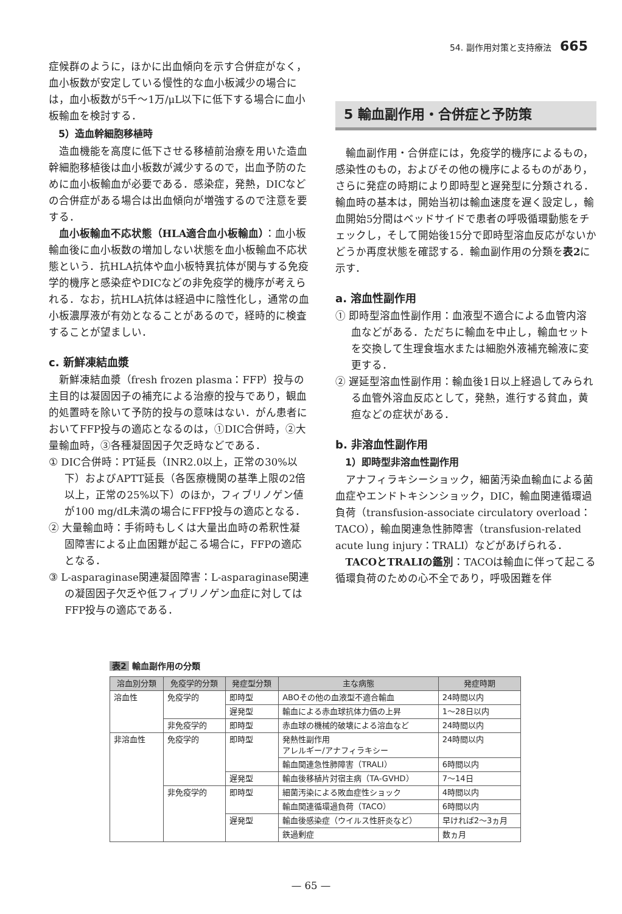54. 副作用対策と支持療法 665
症候群のように，ほかに出血傾向を示す合併症がなく，血小板数が安定している慢性的な血小板減少の場合には，血小板数が5千～1万/μL以下に低下する場合に血小板輸血を検討する．
5）造血幹細胞移植時
造血機能を高度に低下させる移植前治療を用いた造血幹細胞移植後は血小板数が減少するので，出血予防のために血小板輸血が必要である．感染症，発熱，DICなどの合併症がある場合は出血傾向が増強するので注意を要する．
血小板輸血不応状態（HLA適合血小板輸血）：血小板輸血後に血小板数の増加しない状態を血小板輸血不応状態という．抗HLA抗体や血小板特異抗体が関与する免疫学的機序と感染症やDICなどの非免疫学的機序が考えられる．なお，抗HLA抗体は経過中に陰性化し，通常の血小板濃厚液が有効となることがあるので，経時的に検査することが望ましい．
c. 新鮮凍結血漿
新鮮凍結血漿（fresh frozen plasma：FFP）投与の主目的は凝固因子の補充による治療的投与であり，観血的処置時を除いて予防的投与の意味はない．がん患者においてFFP投与の適応となるのは，①DIC合併時，②大量輸血時，③各種凝固因子欠乏時などである．
① DIC合併時：PT延長（INR2.0以上，正常の30%以下）およびAPTT延長（各医療機関の基準上限の2倍以上，正常の25%以下）のほか，フィブリノゲン値が100 mg/dL未満の場合にFFP投与の適応となる．
② 大量輸血時：手術時もしくは大量出血時の希釈性凝固障害による止血困難が起こる場合に，FFPの適応となる．
③ L-asparaginase関連凝固障害：L-asparaginase関連の凝固因子欠乏や低フィブリノゲン血症に対してはFFP投与の適応である．
5 輸血副作用・合併症と予防策
輸血副作用・合併症には，免疫学的機序によるもの，感染性のもの，およびその他の機序によるものがあり，さらに発症の時期により即時型と遅発型に分類される．輸血時の基本は，開始当初は輸血速度を遅く設定し，輸血開始5分間はベッドサイドで患者の呼吸循環動態をチェックし，そして開始後15分で即時型溶血反応がないかどうか再度状態を確認する．輸血副作用の分類を表2に示す．
a. 溶血性副作用
① 即時型溶血性副作用：血液型不適合による血管内溶血などがある．ただちに輸血を中止し，輸血セットを交換して生理食塩水または細胞外液補充輸液に変更する．
② 遅延型溶血性副作用：輸血後1日以上経過してみられる血管外溶血反応として，発熱，進行する貧血，黄疸などの症状がある．
b. 非溶血性副作用
1）即時型非溶血性副作用
アナフィラキシーショック，細菌汚染血輸血による菌血症やエンドトキシンショック，DIC，輸血関連循環過負荷（transfusion-associate circulatory overload：TACO），輸血関連急性肺障害（transfusion-related acute lung injury：TRALI）などがあげられる．
TACOとTRALIの鑑別：TACOは輸血に伴って起こる循環負荷のための心不全であり，呼吸困難を伴
表2 輸血副作用の分類
| 溶血別分類 | 免疫学的分類 | 発症型分類 | 主な病態 | 発症時期 |
| --- | --- | --- | --- | --- |
| 溶血性 | 免疫学的 | 即時型 | ABOその他の血液型不適合輸血 | 24時間以内 |
| | | 遅発型 | 輸血による赤血球抗体力価の上昇 | 1～28日以内 |
| | 非免疫学的 | 即時型 | 赤血球の機械的破壊による溶血など | 24時間以内 |
| 非溶血性 | 免疫学的 | 即時型 | 発熱性副作用 アレルギー/アナフィラキシー | 24時間以内 |
| | | | 輸血関連急性肺障害（TRALI） | 6時間以内 |
| | | 遅発型 | 輸血後移植片対宿主病（TA-GVHD） | 7～14日 |
| | 非免疫学的 | 即時型 | 細菌汚染による敗血症性ショック | 4時間以内 |
| | | | 輸血関連循環過負荷（TACO） | 6時間以内 |
| | | 遅発型 | 輸血後感染症（ウイルス性肝炎など） | 早ければ2～3ヵ月 |
| | | | 鉄過剰症 | 数ヵ月 |
— 65 —